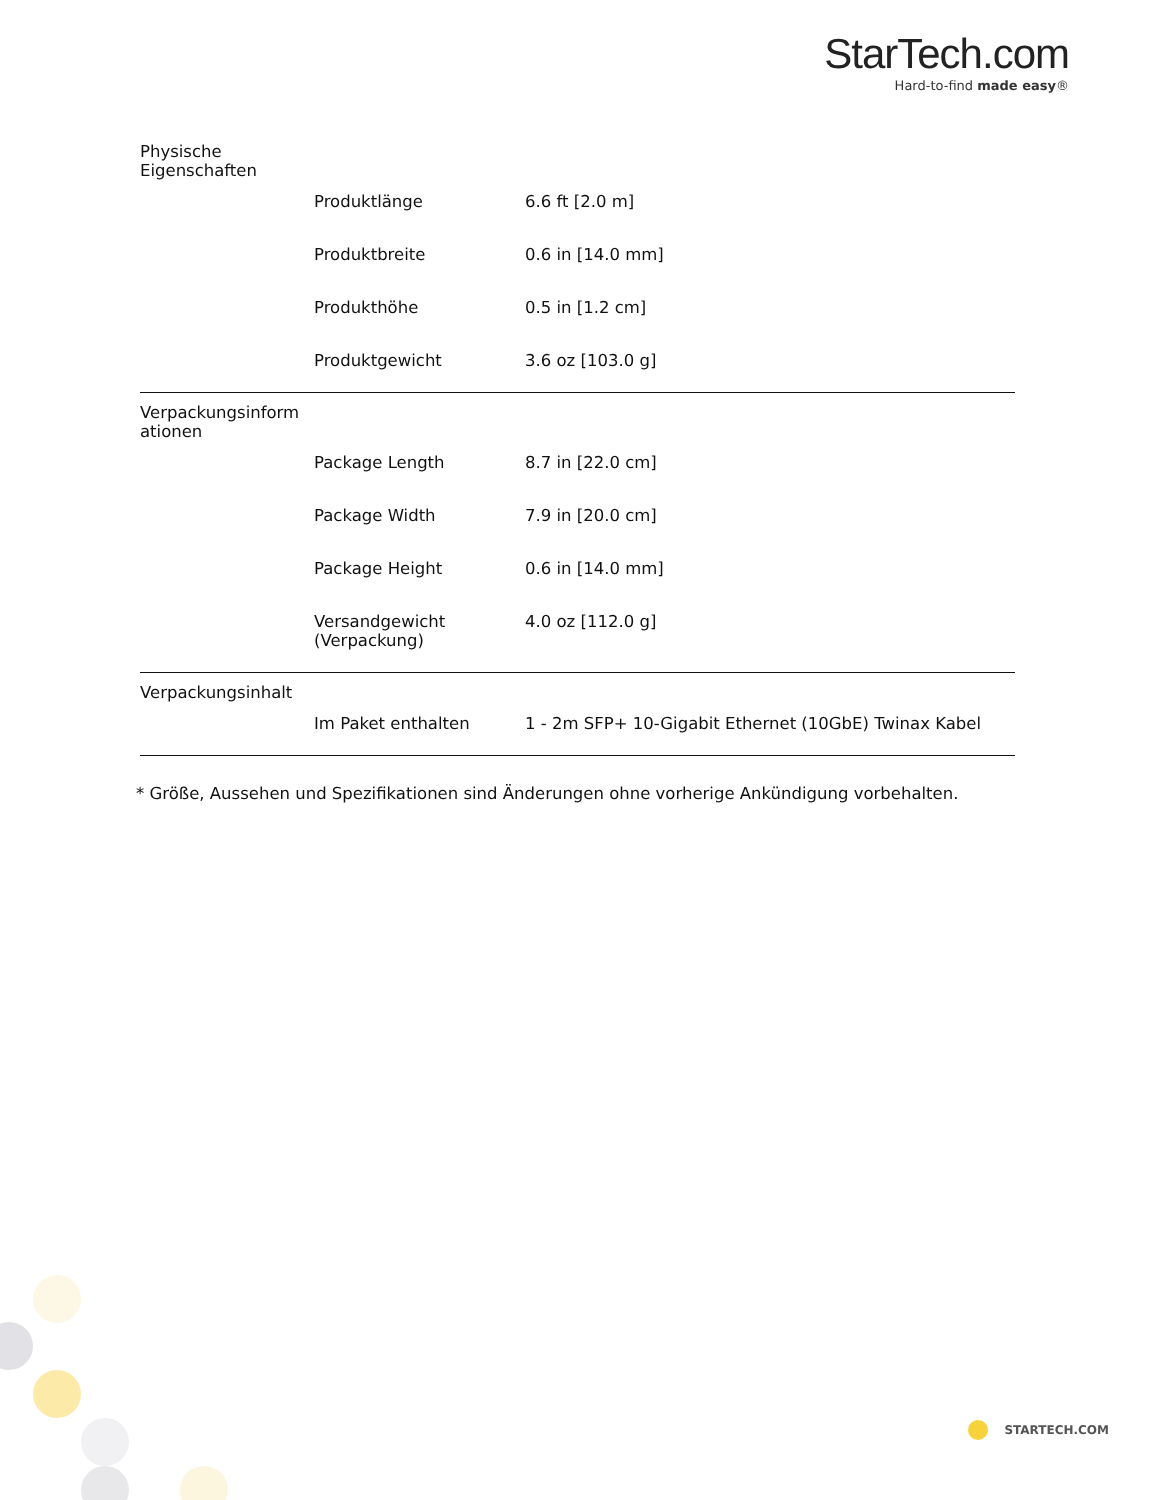StarTech.com
Hard-to-find made easy®
| Physische Eigenschaften | | |
| | Produktlänge | 6.6 ft [2.0 m] |
| | Produktbreite | 0.6 in [14.0 mm] |
| | Produkthöhe | 0.5 in [1.2 cm] |
| | Produktgewicht | 3.6 oz [103.0 g] |
| Verpackungsinform ationen | | |
| | Package Length | 8.7 in [22.0 cm] |
| | Package Width | 7.9 in [20.0 cm] |
| | Package Height | 0.6 in [14.0 mm] |
| | Versandgewicht (Verpackung) | 4.0 oz [112.0 g] |
| Verpackungsinhalt | | |
| | Im Paket enthalten | 1 - 2m SFP+ 10-Gigabit Ethernet (10GbE) Twinax Kabel |
* Größe, Aussehen und Spezifikationen sind Änderungen ohne vorherige Ankündigung vorbehalten.
STARTECH.COM